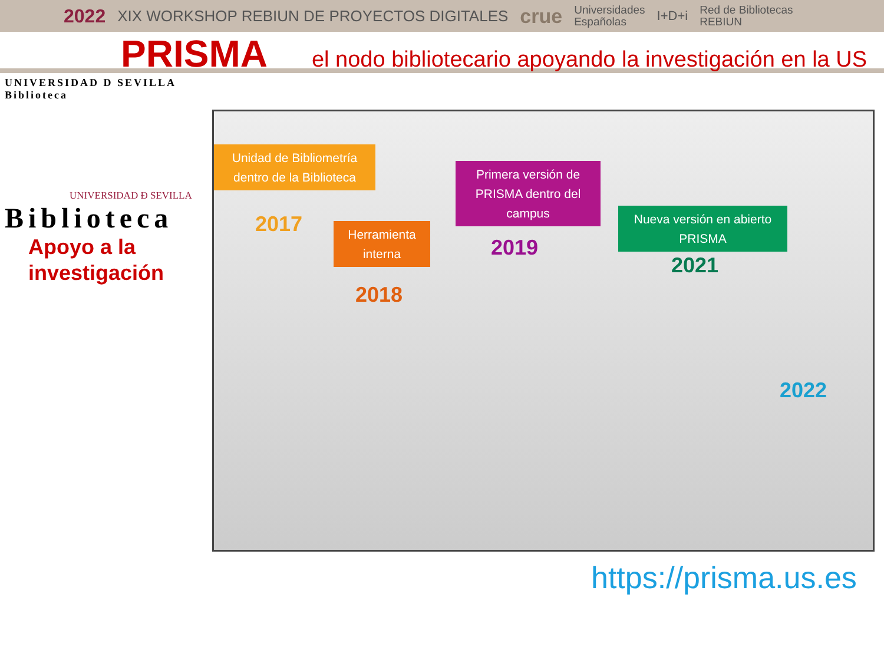2022 XIX WORKSHOP REBIUN DE PROYECTOS DIGITALES crue Universidades
Españolas I+D+i Red de Bibliotecas
REBIUN
PRISMA
el nodo bibliotecario apoyando la investigación en la US
UNIVERSIDAD D SEVILLA Biblioteca
UNIVERSIDAD Ð SEVILLA
Biblioteca
Apoyo a la
investigación
Unidad de Bibliometría dentro de la Biblioteca
2017
Herramienta interna
2018
Primera versión de PRISMA dentro del campus
2019
Nueva versión en abierto PRISMA
2021
2022
https://prisma.us.es